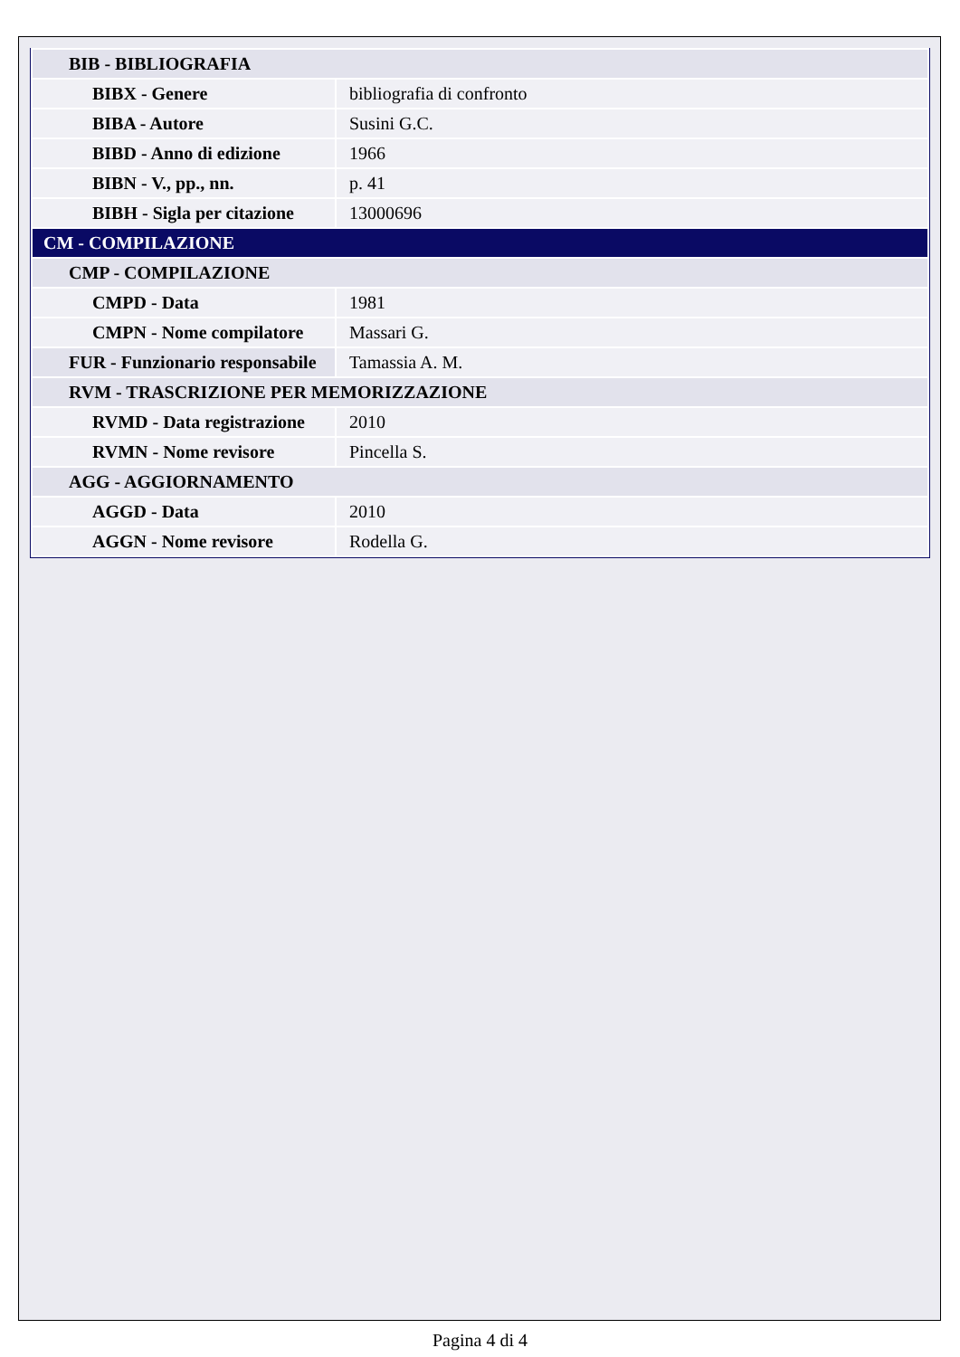| BIB - BIBLIOGRAFIA | |
| BIBX - Genere | bibliografia di confronto |
| BIBA - Autore | Susini G.C. |
| BIBD - Anno di edizione | 1966 |
| BIBN - V., pp., nn. | p. 41 |
| BIBH - Sigla per citazione | 13000696 |
| CM - COMPILAZIONE | |
| CMP - COMPILAZIONE | |
| CMPD - Data | 1981 |
| CMPN - Nome compilatore | Massari G. |
| FUR - Funzionario responsabile | Tamassia A. M. |
| RVM - TRASCRIZIONE PER MEMORIZZAZIONE | |
| RVMD - Data registrazione | 2010 |
| RVMN - Nome revisore | Pincella S. |
| AGG - AGGIORNAMENTO | |
| AGGD - Data | 2010 |
| AGGN - Nome revisore | Rodella G. |
Pagina 4 di 4